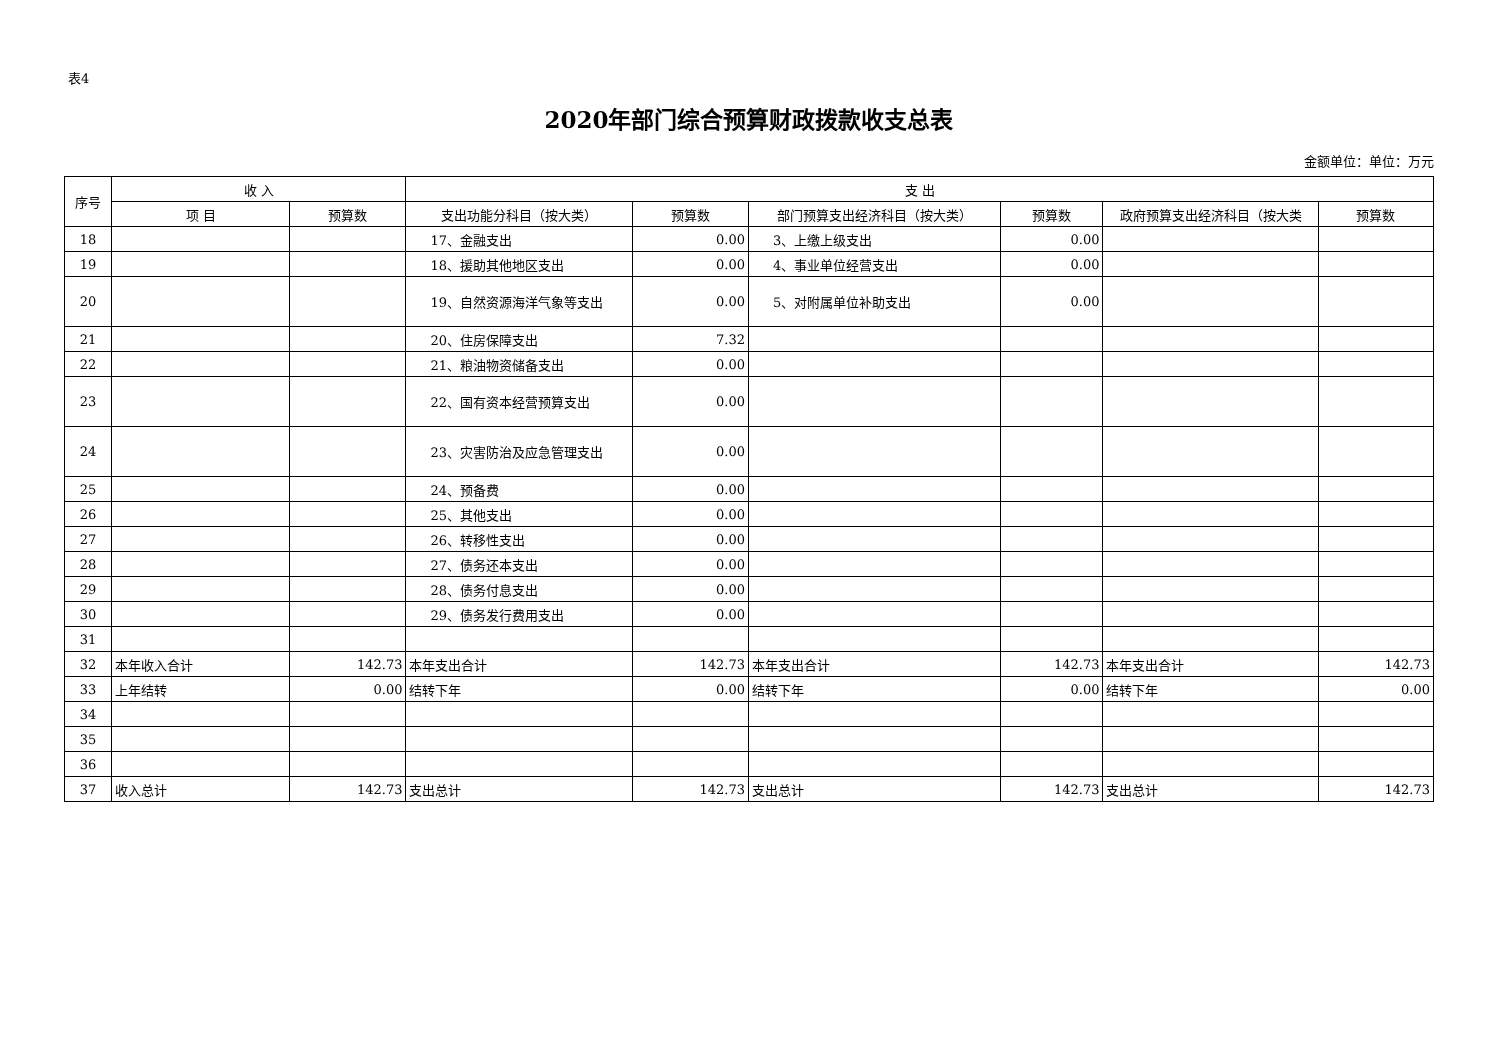表4
2020年部门综合预算财政拨款收支总表
金额单位：单位：万元
| 序号 | 收 入 | | 支 出 | | | | | |
| --- | --- | --- | --- | --- | --- | --- | --- | --- |
| | 项 目 | 预算数 | 支出功能分科目（按大类） | 预算数 | 部门预算支出经济科目（按大类） | 预算数 | 政府预算支出经济科目（按大类 | 预算数 |
| 18 | | | 17、金融支出 | 0.00 | 3、上缴上级支出 | 0.00 | | |
| 19 | | | 18、援助其他地区支出 | 0.00 | 4、事业单位经营支出 | 0.00 | | |
| 20 | | | 19、自然资源海洋气象等支出 | 0.00 | 5、对附属单位补助支出 | 0.00 | | |
| 21 | | | 20、住房保障支出 | 7.32 | | | | |
| 22 | | | 21、粮油物资储备支出 | 0.00 | | | | |
| 23 | | | 22、国有资本经营预算支出 | 0.00 | | | | |
| 24 | | | 23、灾害防治及应急管理支出 | 0.00 | | | | |
| 25 | | | 24、预备费 | 0.00 | | | | |
| 26 | | | 25、其他支出 | 0.00 | | | | |
| 27 | | | 26、转移性支出 | 0.00 | | | | |
| 28 | | | 27、债务还本支出 | 0.00 | | | | |
| 29 | | | 28、债务付息支出 | 0.00 | | | | |
| 30 | | | 29、债务发行费用支出 | 0.00 | | | | |
| 31 | | | | | | | | |
| 32 | 本年收入合计 | 142.73 | 本年支出合计 | 142.73 | 本年支出合计 | 142.73 | 本年支出合计 | 142.73 |
| 33 | 上年结转 | 0.00 | 结转下年 | 0.00 | 结转下年 | 0.00 | 结转下年 | 0.00 |
| 34 | | | | | | | | |
| 35 | | | | | | | | |
| 36 | | | | | | | | |
| 37 | 收入总计 | 142.73 | 支出总计 | 142.73 | 支出总计 | 142.73 | 支出总计 | 142.73 |